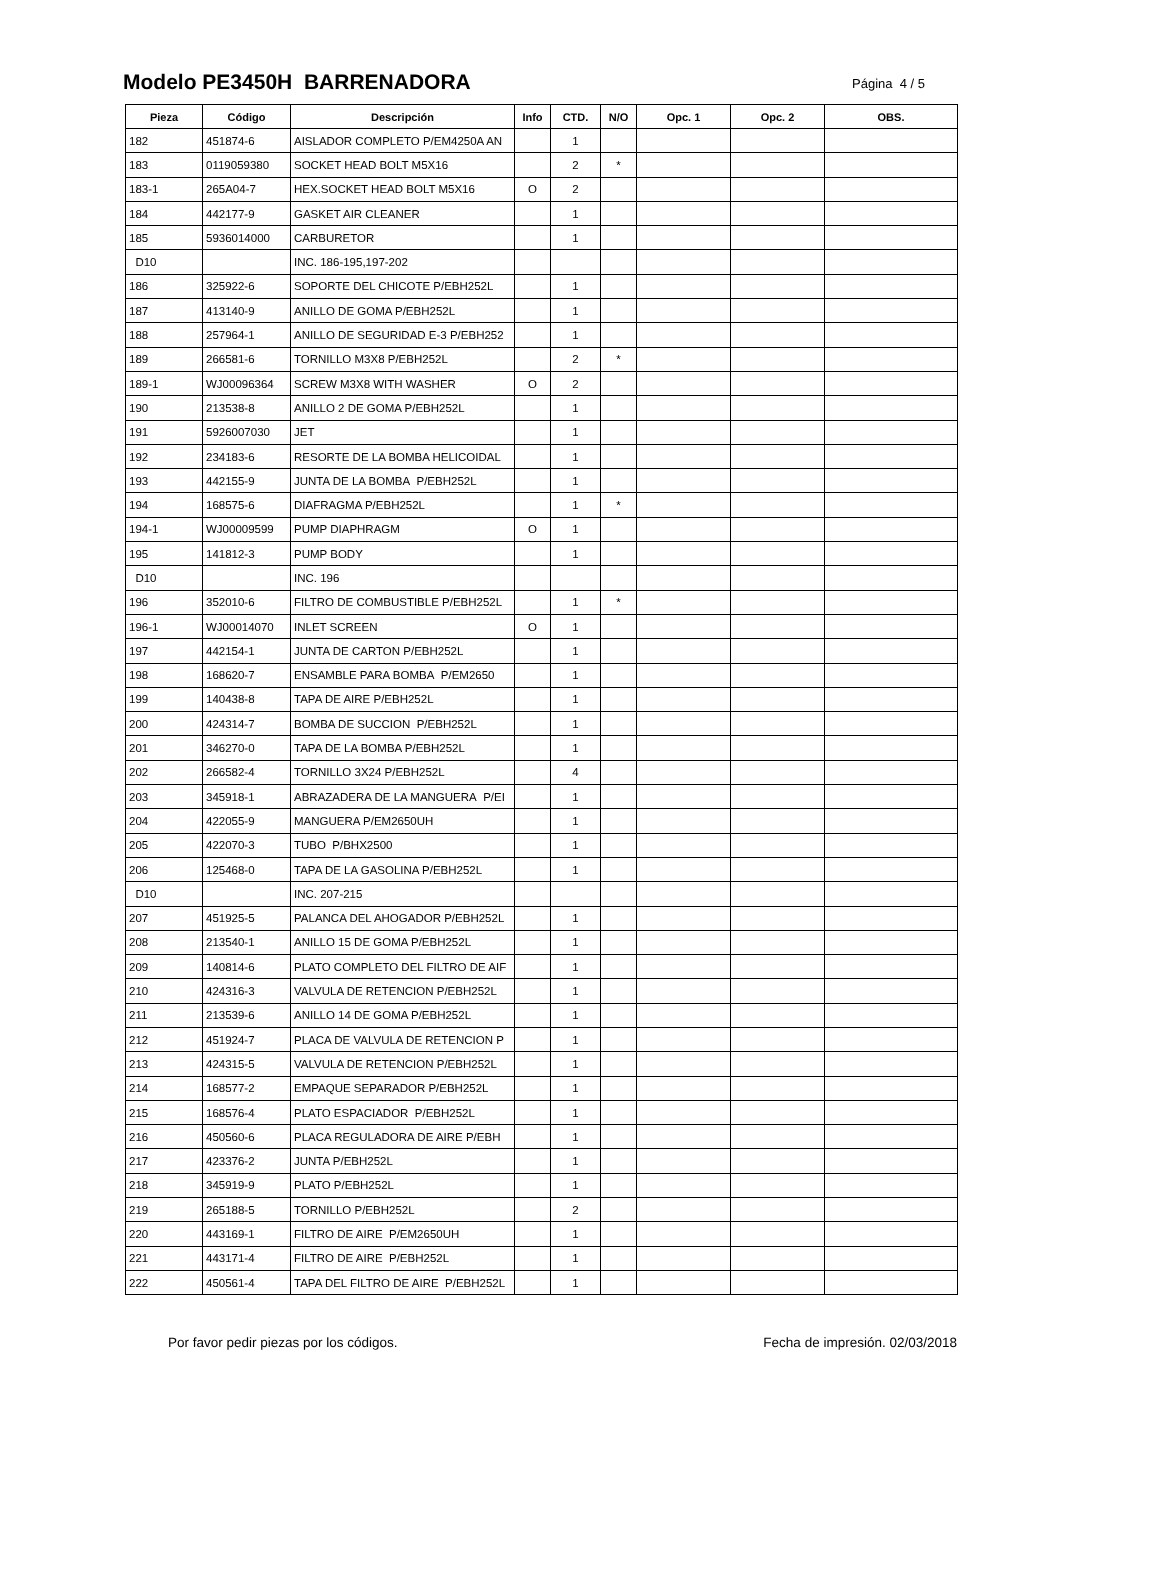Modelo PE3450H BARRENADORA
Página 4 / 5
| Pieza | Código | Descripción | Info | CTD. | N/O | Opc. 1 | Opc. 2 | OBS. |
| --- | --- | --- | --- | --- | --- | --- | --- | --- |
| 182 | 451874-6 | AISLADOR COMPLETO P/EM4250A AN | | 1 | | | | |
| 183 | 0119059380 | SOCKET HEAD BOLT M5X16 | | 2 | * | | | |
| 183-1 | 265A04-7 | HEX.SOCKET HEAD BOLT M5X16 | O | 2 | | | | |
| 184 | 442177-9 | GASKET AIR CLEANER | | 1 | | | | |
| 185 | 5936014000 | CARBURETOR | | 1 | | | | |
| D10 | | INC. 186-195,197-202 | | | | | | |
| 186 | 325922-6 | SOPORTE DEL CHICOTE P/EBH252L | | 1 | | | | |
| 187 | 413140-9 | ANILLO DE GOMA P/EBH252L | | 1 | | | | |
| 188 | 257964-1 | ANILLO DE SEGURIDAD E-3 P/EBH252 | | 1 | | | | |
| 189 | 266581-6 | TORNILLO M3X8 P/EBH252L | | 2 | * | | | |
| 189-1 | WJ00096364 | SCREW M3X8 WITH WASHER | O | 2 | | | | |
| 190 | 213538-8 | ANILLO 2 DE GOMA P/EBH252L | | 1 | | | | |
| 191 | 5926007030 | JET | | 1 | | | | |
| 192 | 234183-6 | RESORTE DE LA BOMBA HELICOIDAL | | 1 | | | | |
| 193 | 442155-9 | JUNTA DE LA BOMBA P/EBH252L | | 1 | | | | |
| 194 | 168575-6 | DIAFRAGMA P/EBH252L | | 1 | * | | | |
| 194-1 | WJ00009599 | PUMP DIAPHRAGM | O | 1 | | | | |
| 195 | 141812-3 | PUMP BODY | | 1 | | | | |
| D10 | | INC. 196 | | | | | | |
| 196 | 352010-6 | FILTRO DE COMBUSTIBLE P/EBH252L | | 1 | * | | | |
| 196-1 | WJ00014070 | INLET SCREEN | O | 1 | | | | |
| 197 | 442154-1 | JUNTA DE CARTON P/EBH252L | | 1 | | | | |
| 198 | 168620-7 | ENSAMBLE PARA BOMBA P/EM2650 | | 1 | | | | |
| 199 | 140438-8 | TAPA DE AIRE P/EBH252L | | 1 | | | | |
| 200 | 424314-7 | BOMBA DE SUCCION P/EBH252L | | 1 | | | | |
| 201 | 346270-0 | TAPA DE LA BOMBA P/EBH252L | | 1 | | | | |
| 202 | 266582-4 | TORNILLO 3X24 P/EBH252L | | 4 | | | | |
| 203 | 345918-1 | ABRAZADERA DE LA MANGUERA P/EI | | 1 | | | | |
| 204 | 422055-9 | MANGUERA P/EM2650UH | | 1 | | | | |
| 205 | 422070-3 | TUBO P/BHX2500 | | 1 | | | | |
| 206 | 125468-0 | TAPA DE LA GASOLINA P/EBH252L | | 1 | | | | |
| D10 | | INC. 207-215 | | | | | | |
| 207 | 451925-5 | PALANCA DEL AHOGADOR P/EBH252L | | 1 | | | | |
| 208 | 213540-1 | ANILLO 15 DE GOMA P/EBH252L | | 1 | | | | |
| 209 | 140814-6 | PLATO COMPLETO DEL FILTRO DE AIF | | 1 | | | | |
| 210 | 424316-3 | VALVULA DE RETENCION P/EBH252L | | 1 | | | | |
| 211 | 213539-6 | ANILLO 14 DE GOMA P/EBH252L | | 1 | | | | |
| 212 | 451924-7 | PLACA DE VALVULA DE RETENCION P | | 1 | | | | |
| 213 | 424315-5 | VALVULA DE RETENCION P/EBH252L | | 1 | | | | |
| 214 | 168577-2 | EMPAQUE SEPARADOR P/EBH252L | | 1 | | | | |
| 215 | 168576-4 | PLATO ESPACIADOR P/EBH252L | | 1 | | | | |
| 216 | 450560-6 | PLACA REGULADORA DE AIRE P/EBH | | 1 | | | | |
| 217 | 423376-2 | JUNTA P/EBH252L | | 1 | | | | |
| 218 | 345919-9 | PLATO P/EBH252L | | 1 | | | | |
| 219 | 265188-5 | TORNILLO P/EBH252L | | 2 | | | | |
| 220 | 443169-1 | FILTRO DE AIRE P/EM2650UH | | 1 | | | | |
| 221 | 443171-4 | FILTRO DE AIRE P/EBH252L | | 1 | | | | |
| 222 | 450561-4 | TAPA DEL FILTRO DE AIRE P/EBH252L | | 1 | | | | |
Por favor pedir piezas por los códigos. Fecha de impresión. 02/03/2018